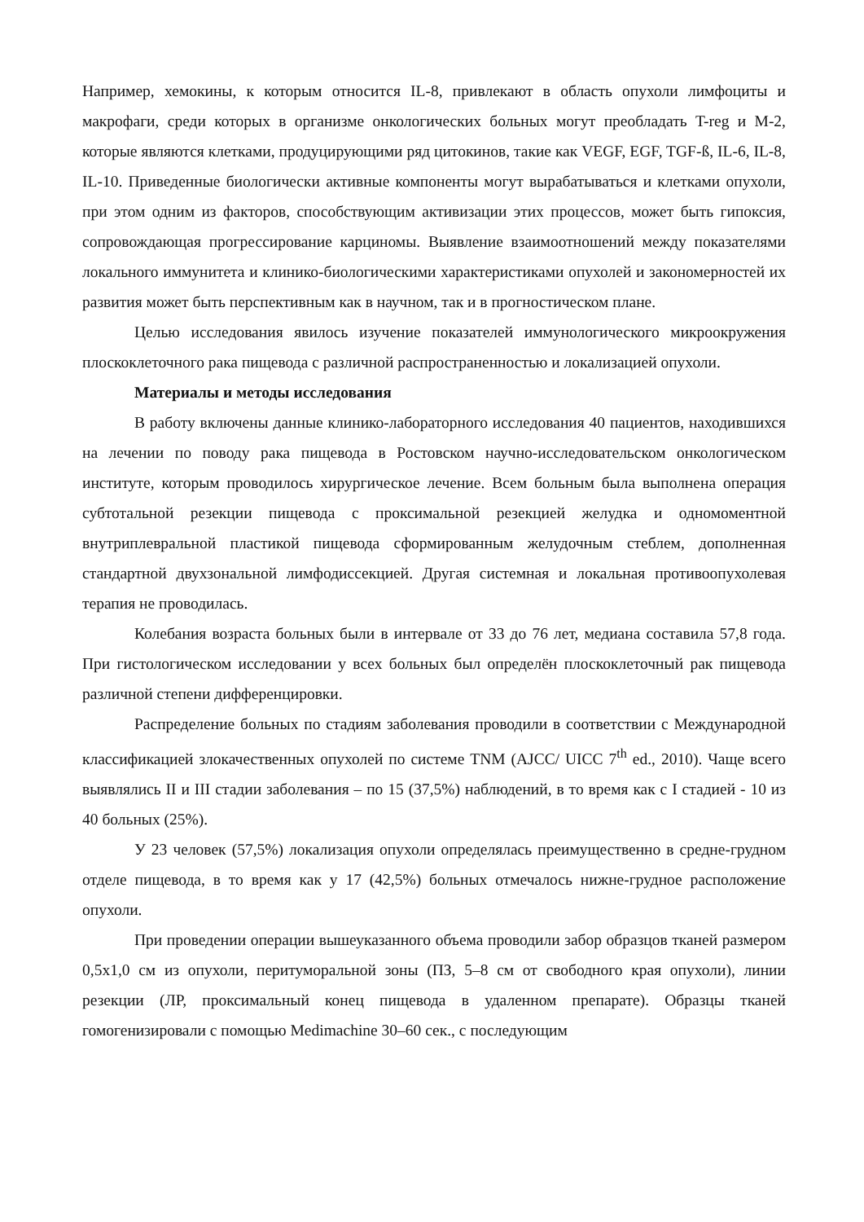Например, хемокины, к которым относится IL-8, привлекают в область опухоли лимфоциты и макрофаги, среди которых в организме онкологических больных могут преобладать T-reg и М-2, которые являются клетками, продуцирующими ряд цитокинов, такие как VEGF, EGF, TGF-ß, IL-6, IL-8, IL-10. Приведенные биологически активные компоненты могут вырабатываться и клетками опухоли, при этом одним из факторов, способствующим активизации этих процессов, может быть гипоксия, сопровождающая прогрессирование карциномы. Выявление взаимоотношений между показателями локального иммунитета и клинико-биологическими характеристиками опухолей и закономерностей их развития может быть перспективным как в научном, так и в прогностическом плане.
Целью исследования явилось изучение показателей иммунологического микроокружения плоскоклеточного рака пищевода с различной распространенностью и локализацией опухоли.
Материалы и методы исследования
В работу включены данные клинико-лабораторного исследования 40 пациентов, находившихся на лечении по поводу рака пищевода в Ростовском научно-исследовательском онкологическом институте, которым проводилось хирургическое лечение. Всем больным была выполнена операция субтотальной резекции пищевода с проксимальной резекцией желудка и одномоментной внутриплевральной пластикой пищевода сформированным желудочным стеблем, дополненная стандартной двухзональной лимфодиссекцией. Другая системная и локальная противоопухолевая терапия не проводилась.
Колебания возраста больных были в интервале от 33 до 76 лет, медиана составила 57,8 года. При гистологическом исследовании у всех больных был определён плоскоклеточный рак пищевода различной степени дифференцировки.
Распределение больных по стадиям заболевания проводили в соответствии с Международной классификацией злокачественных опухолей по системе TNM (AJCC/ UICC 7<sup>th</sup> ed., 2010). Чаще всего выявлялись II и III стадии заболевания – по 15 (37,5%) наблюдений, в то время как с I стадией - 10 из 40 больных (25%).
У 23 человек (57,5%) локализация опухоли определялась преимущественно в средне-грудном отделе пищевода, в то время как у 17 (42,5%) больных отмечалось нижне-грудное расположение опухоли.
При проведении операции вышеуказанного объема проводили забор образцов тканей размером 0,5х1,0 см из опухоли, перитуморальной зоны (ПЗ, 5–8 см от свободного края опухоли), линии резекции (ЛР, проксимальный конец пищевода в удаленном препарате). Образцы тканей гомогенизировали с помощью Medimachine 30–60 сек., с последующим